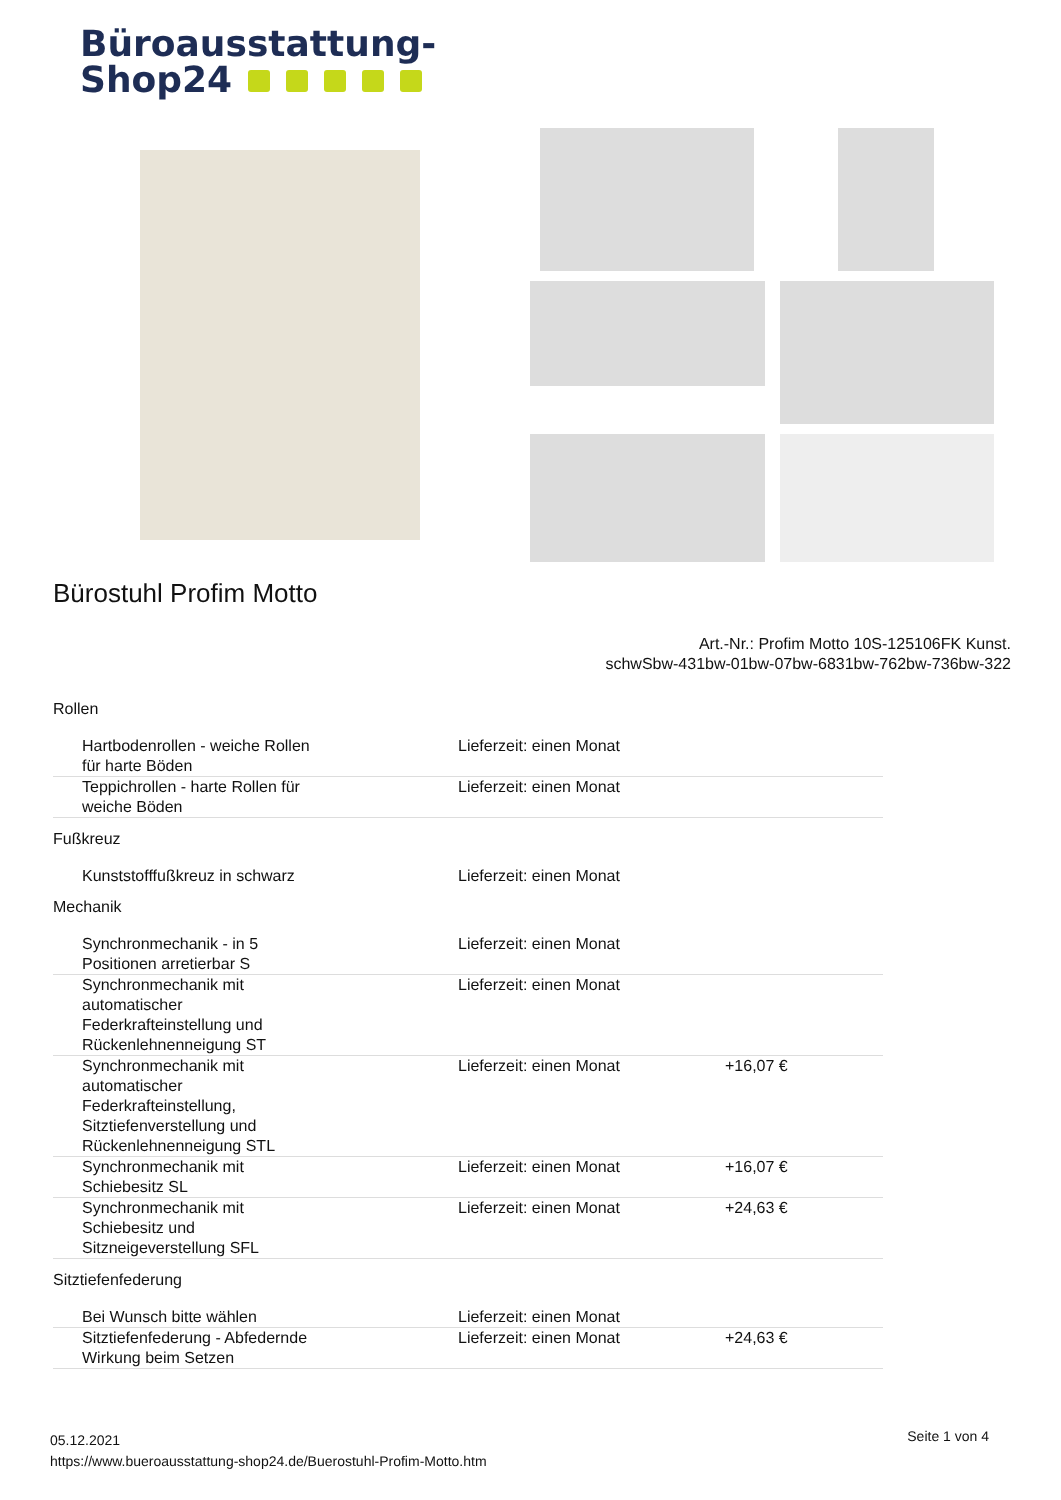Büroausstattung-
Shop24
Bürostuhl Profim Motto
Art.-Nr.: Profim Motto 10S-125106FK Kunst.
schwSbw-431bw-01bw-07bw-6831bw-762bw-736bw-322
Rollen
| Hartbodenrollen - weiche Rollen für harte Böden | Lieferzeit: einen Monat | |
| Teppichrollen - harte Rollen für weiche Böden | Lieferzeit: einen Monat | |
Fußkreuz
| Kunststofffußkreuz in schwarz | Lieferzeit: einen Monat | |
Mechanik
| Synchronmechanik - in 5 Positionen arretierbar S | Lieferzeit: einen Monat | |
| Synchronmechanik mit automatischer Federkrafteinstellung und Rückenlehnenneigung ST | Lieferzeit: einen Monat | |
| Synchronmechanik mit automatischer Federkrafteinstellung, Sitztiefenverstellung und Rückenlehnenneigung STL | Lieferzeit: einen Monat | +16,07 € |
| Synchronmechanik mit Schiebesitz SL | Lieferzeit: einen Monat | +16,07 € |
| Synchronmechanik mit Schiebesitz und Sitzneigeverstellung SFL | Lieferzeit: einen Monat | +24,63 € |
Sitztiefenfederung
| Bei Wunsch bitte wählen | Lieferzeit: einen Monat | |
| Sitztiefenfederung - Abfedernde Wirkung beim Setzen | Lieferzeit: einen Monat | +24,63 € |
Seite 1 von 4
05.12.2021
https://www.bueroausstattung-shop24.de/Buerostuhl-Profim-Motto.htm